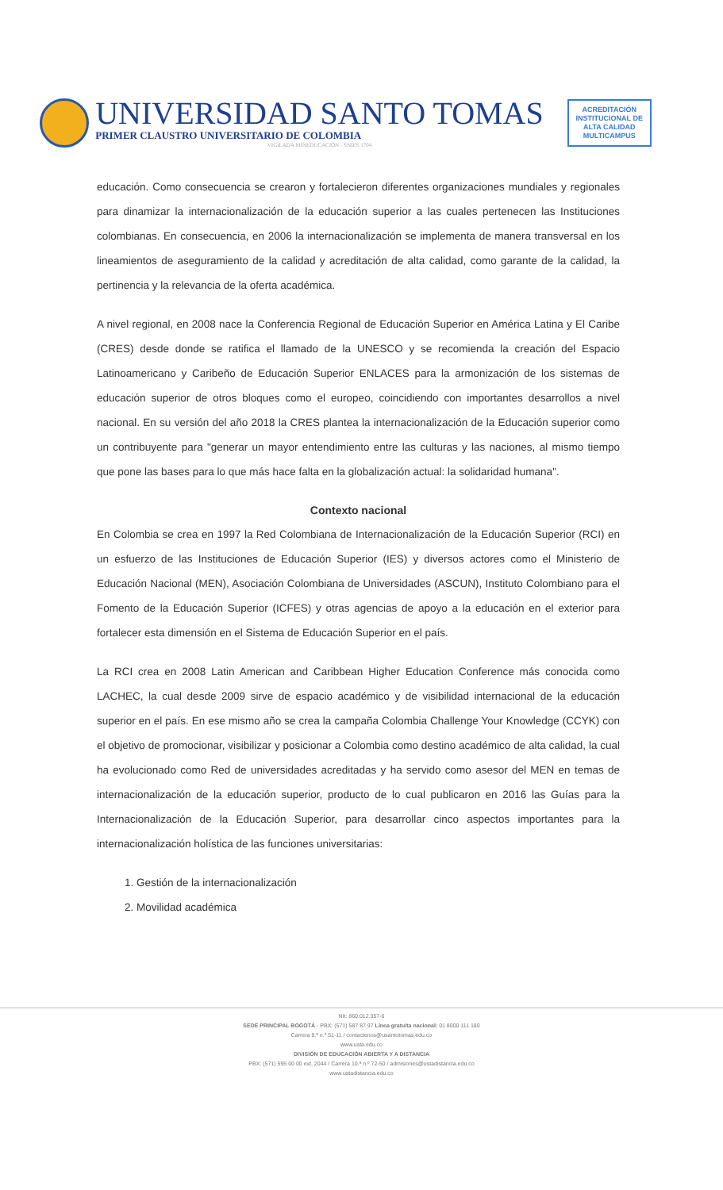UNIVERSIDAD SANTO TOMAS
PRIMER CLAUSTRO UNIVERSITARIO DE COLOMBIA
VIGILADA MINEDUCACIÓN - SNIES 1704
ACREDITACIÓN INSTITUCIONAL DE ALTA CALIDAD MULTICAMPUS
educación. Como consecuencia se crearon y fortalecieron diferentes organizaciones mundiales y regionales para dinamizar la internacionalización de la educación superior a las cuales pertenecen las Instituciones colombianas. En consecuencia, en 2006 la internacionalización se implementa de manera transversal en los lineamientos de aseguramiento de la calidad y acreditación de alta calidad, como garante de la calidad, la pertinencia y la relevancia de la oferta académica.
A nivel regional, en 2008 nace la Conferencia Regional de Educación Superior en América Latina y El Caribe (CRES) desde donde se ratifica el llamado de la UNESCO y se recomienda la creación del Espacio Latinoamericano y Caribeño de Educación Superior ENLACES para la armonización de los sistemas de educación superior de otros bloques como el europeo, coincidiendo con importantes desarrollos a nivel nacional. En su versión del año 2018 la CRES plantea la internacionalización de la Educación superior como un contribuyente para "generar un mayor entendimiento entre las culturas y las naciones, al mismo tiempo que pone las bases para lo que más hace falta en la globalización actual: la solidaridad humana".
Contexto nacional
En Colombia se crea en 1997 la Red Colombiana de Internacionalización de la Educación Superior (RCI) en un esfuerzo de las Instituciones de Educación Superior (IES) y diversos actores como el Ministerio de Educación Nacional (MEN), Asociación Colombiana de Universidades (ASCUN), Instituto Colombiano para el Fomento de la Educación Superior (ICFES) y otras agencias de apoyo a la educación en el exterior para fortalecer esta dimensión en el Sistema de Educación Superior en el país.
La RCI crea en 2008 Latin American and Caribbean Higher Education Conference más conocida como LACHEC, la cual desde 2009 sirve de espacio académico y de visibilidad internacional de la educación superior en el país. En ese mismo año se crea la campaña Colombia Challenge Your Knowledge (CCYK) con el objetivo de promocionar, visibilizar y posicionar a Colombia como destino académico de alta calidad, la cual ha evolucionado como Red de universidades acreditadas y ha servido como asesor del MEN en temas de internacionalización de la educación superior, producto de lo cual publicaron en 2016 las Guías para la Internacionalización de la Educación Superior, para desarrollar cinco aspectos importantes para la internacionalización holística de las funciones universitarias:
1. Gestión de la internacionalización
2. Movilidad académica
NIt: 860.012.357-6
SEDE PRINCIPAL BOGOTÁ - PBX: (571) 587 87 97 Línea gratuita nacional: 01 8000 111 180
Carrera 9.ª n.º 51-11 / contactenos@usantotomas.edu.co
www.usta.edu.co
DIVISIÓN DE EDUCACIÓN ABIERTA Y A DISTANCIA
PBX: (571) 595 00 00 ext. 2044 / Carrera 10.ª n.º 72-50 / admisiones@ustadistancia.edu.co
www.ustadistancia.edu.co